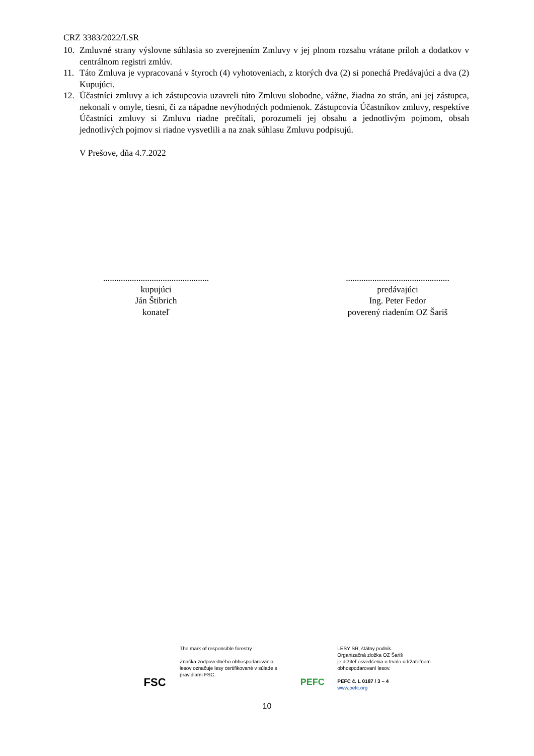CRZ 3383/2022/LSR
10. Zmluvné strany výslovne súhlasia so zverejnením Zmluvy v jej plnom rozsahu vrátane príloh a dodatkov v centrálnom registri zmlúv.
11. Táto Zmluva je vypracovaná v štyroch (4) vyhotoveniach, z ktorých dva (2) si ponechá Predávajúci a dva (2) Kupujúci.
12. Účastníci zmluvy a ich zástupcovia uzavreli túto Zmluvu slobodne, vážne, žiadna zo strán, ani jej zástupca, nekonali v omyle, tiesni, či za nápadne nevýhodných podmienok. Zástupcovia Účastníkov zmluvy, respektíve Účastníci zmluvy si Zmluvu riadne prečítali, porozumeli jej obsahu a jednotlivým pojmom, obsah jednotlivých pojmov si riadne vysvetlili a na znak súhlasu Zmluvu podpisujú.
V Prešove, dňa 4.7.2022
................................................
kupujúci
Ján Štibrich
konateľ
...............................................
predávajúci
Ing. Peter Fedor
poverený riadením OZ Šariš
FSC
The mark of responsible forestry
Značka zodpovedného obhospodarovania lesov označuje lesy certifikované v súlade s pravidlami FSC.
PEFC
LESY SR, štátny podnik.
Organizačná zložka OZ Šariš
je držiteľ osvedčenia o trvalo udržateľnom obhospodarovaní lesov.
PEFC č. L 0187 / 3 – 4
www.pefc.org
10